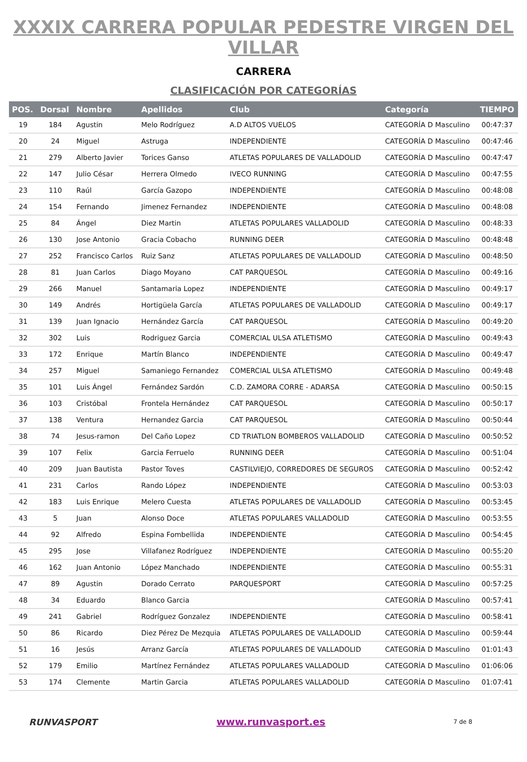XXXIX CARRERA POPULAR PEDESTRE VIRGEN DEL VILLAR
CARRERA
CLASIFICACIÓN POR CATEGORÍAS
| POS. | Dorsal | Nombre | Apellidos | Club | Categoría | TIEMPO |
| --- | --- | --- | --- | --- | --- | --- |
| 19 | 184 | Agustin | Melo Rodríguez | A.D ALTOS VUELOS | CATEGORÍA D Masculino | 00:47:37 |
| 20 | 24 | Miguel | Astruga | INDEPENDIENTE | CATEGORÍA D Masculino | 00:47:46 |
| 21 | 279 | Alberto Javier | Torices Ganso | ATLETAS POPULARES DE VALLADOLID | CATEGORÍA D Masculino | 00:47:47 |
| 22 | 147 | Julio César | Herrera Olmedo | IVECO RUNNING | CATEGORÍA D Masculino | 00:47:55 |
| 23 | 110 | Raúl | García Gazopo | INDEPENDIENTE | CATEGORÍA D Masculino | 00:48:08 |
| 24 | 154 | Fernando | Jimenez Fernandez | INDEPENDIENTE | CATEGORÍA D Masculino | 00:48:08 |
| 25 | 84 | Ángel | Diez Martin | ATLETAS POPULARES VALLADOLID | CATEGORÍA D Masculino | 00:48:33 |
| 26 | 130 | Jose Antonio | Gracia Cobacho | RUNNING DEER | CATEGORÍA D Masculino | 00:48:48 |
| 27 | 252 | Francisco Carlos | Ruiz Sanz | ATLETAS POPULARES DE VALLADOLID | CATEGORÍA D Masculino | 00:48:50 |
| 28 | 81 | Juan Carlos | Diago Moyano | CAT PARQUESOL | CATEGORÍA D Masculino | 00:49:16 |
| 29 | 266 | Manuel | Santamaria Lopez | INDEPENDIENTE | CATEGORÍA D Masculino | 00:49:17 |
| 30 | 149 | Andrés | Hortigüela García | ATLETAS POPULARES DE VALLADOLID | CATEGORÍA D Masculino | 00:49:17 |
| 31 | 139 | Juan Ignacio | Hernández García | CAT PARQUESOL | CATEGORÍA D Masculino | 00:49:20 |
| 32 | 302 | Luis | Rodriguez Garcia | COMERCIAL ULSA ATLETISMO | CATEGORÍA D Masculino | 00:49:43 |
| 33 | 172 | Enrique | Martín Blanco | INDEPENDIENTE | CATEGORÍA D Masculino | 00:49:47 |
| 34 | 257 | Miguel | Samaniego Fernandez | COMERCIAL ULSA ATLETISMO | CATEGORÍA D Masculino | 00:49:48 |
| 35 | 101 | Luis Ángel | Fernández Sardón | C.D. ZAMORA CORRE - ADARSA | CATEGORÍA D Masculino | 00:50:15 |
| 36 | 103 | Cristóbal | Frontela Hernández | CAT PARQUESOL | CATEGORÍA D Masculino | 00:50:17 |
| 37 | 138 | Ventura | Hernandez Garcia | CAT PARQUESOL | CATEGORÍA D Masculino | 00:50:44 |
| 38 | 74 | Jesus-ramon | Del Caño Lopez | CD TRIATLON BOMBEROS VALLADOLID | CATEGORÍA D Masculino | 00:50:52 |
| 39 | 107 | Felix | Garcia Ferruelo | RUNNING DEER | CATEGORÍA D Masculino | 00:51:04 |
| 40 | 209 | Juan Bautista | Pastor Toves | CASTILVIEJO, CORREDORES DE SEGUROS | CATEGORÍA D Masculino | 00:52:42 |
| 41 | 231 | Carlos | Rando López | INDEPENDIENTE | CATEGORÍA D Masculino | 00:53:03 |
| 42 | 183 | Luis Enrique | Melero Cuesta | ATLETAS POPULARES DE VALLADOLID | CATEGORÍA D Masculino | 00:53:45 |
| 43 | 5 | Juan | Alonso Doce | ATLETAS POPULARES VALLADOLID | CATEGORÍA D Masculino | 00:53:55 |
| 44 | 92 | Alfredo | Espina Fombellida | INDEPENDIENTE | CATEGORÍA D Masculino | 00:54:45 |
| 45 | 295 | Jose | Villafanez Rodríguez | INDEPENDIENTE | CATEGORÍA D Masculino | 00:55:20 |
| 46 | 162 | Juan Antonio | López Manchado | INDEPENDIENTE | CATEGORÍA D Masculino | 00:55:31 |
| 47 | 89 | Agustin | Dorado Cerrato | PARQUESPORT | CATEGORÍA D Masculino | 00:57:25 |
| 48 | 34 | Eduardo | Blanco Garcia | | CATEGORÍA D Masculino | 00:57:41 |
| 49 | 241 | Gabriel | Rodríguez Gonzalez | INDEPENDIENTE | CATEGORÍA D Masculino | 00:58:41 |
| 50 | 86 | Ricardo | Diez Pérez De Mezquia | ATLETAS POPULARES DE VALLADOLID | CATEGORÍA D Masculino | 00:59:44 |
| 51 | 16 | Jesús | Arranz García | ATLETAS POPULARES DE VALLADOLID | CATEGORÍA D Masculino | 01:01:43 |
| 52 | 179 | Emilio | Martínez Fernández | ATLETAS POPULARES VALLADOLID | CATEGORÍA D Masculino | 01:06:06 |
| 53 | 174 | Clemente | Martin Garcia | ATLETAS POPULARES VALLADOLID | CATEGORÍA D Masculino | 01:07:41 |
RUNVASPORT www.runvasport.es
7 de 8